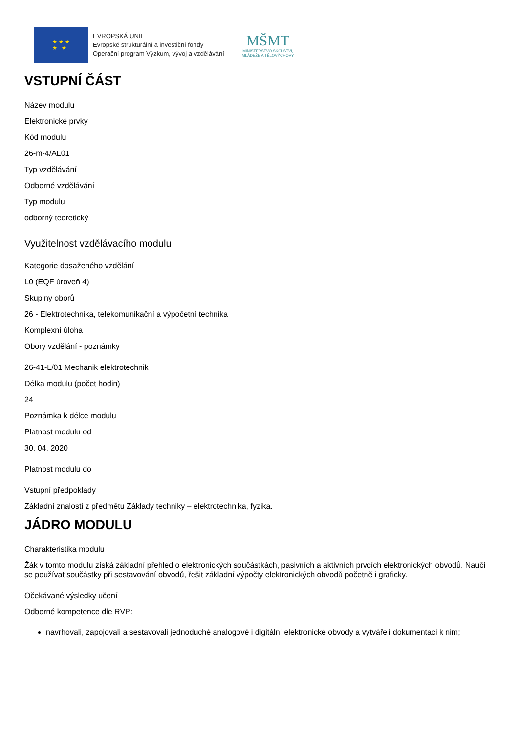★ ★ ★
★ ★
EVROPSKÁ UNIE
Evropské strukturální a investiční fondy
Operační program Výzkum, vývoj a vzdělávání
MŠMT
MINISTERSTVO ŠKOLSTVÍ,
MLÁDEŽE A TĚLOVÝCHOVY
VSTUPNÍ ČÁST
Název modulu
Elektronické prvky
Kód modulu
26-m-4/AL01
Typ vzdělávání
Odborné vzdělávání
Typ modulu
odborný teoretický
Využitelnost vzdělávacího modulu
Kategorie dosaženého vzdělání
L0 (EQF úroveň 4)
Skupiny oborů
26 - Elektrotechnika, telekomunikační a výpočetní technika
Komplexní úloha
Obory vzdělání - poznámky
26-41-L/01 Mechanik elektrotechnik
Délka modulu (počet hodin)
24
Poznámka k délce modulu
Platnost modulu od
30. 04. 2020
Platnost modulu do
Vstupní předpoklady
Základní znalosti z předmětu Základy techniky – elektrotechnika, fyzika.
JÁDRO MODULU
Charakteristika modulu
Žák v tomto modulu získá základní přehled o elektronických součástkách, pasivních a aktivních prvcích elektronických obvodů. Naučí se používat součástky při sestavování obvodů, řešit základní výpočty elektronických obvodů početně i graficky.
Očekávané výsledky učení
Odborné kompetence dle RVP:
navrhovali, zapojovali a sestavovali jednoduché analogové i digitální elektronické obvody a vytvářeli dokumentaci k nim;